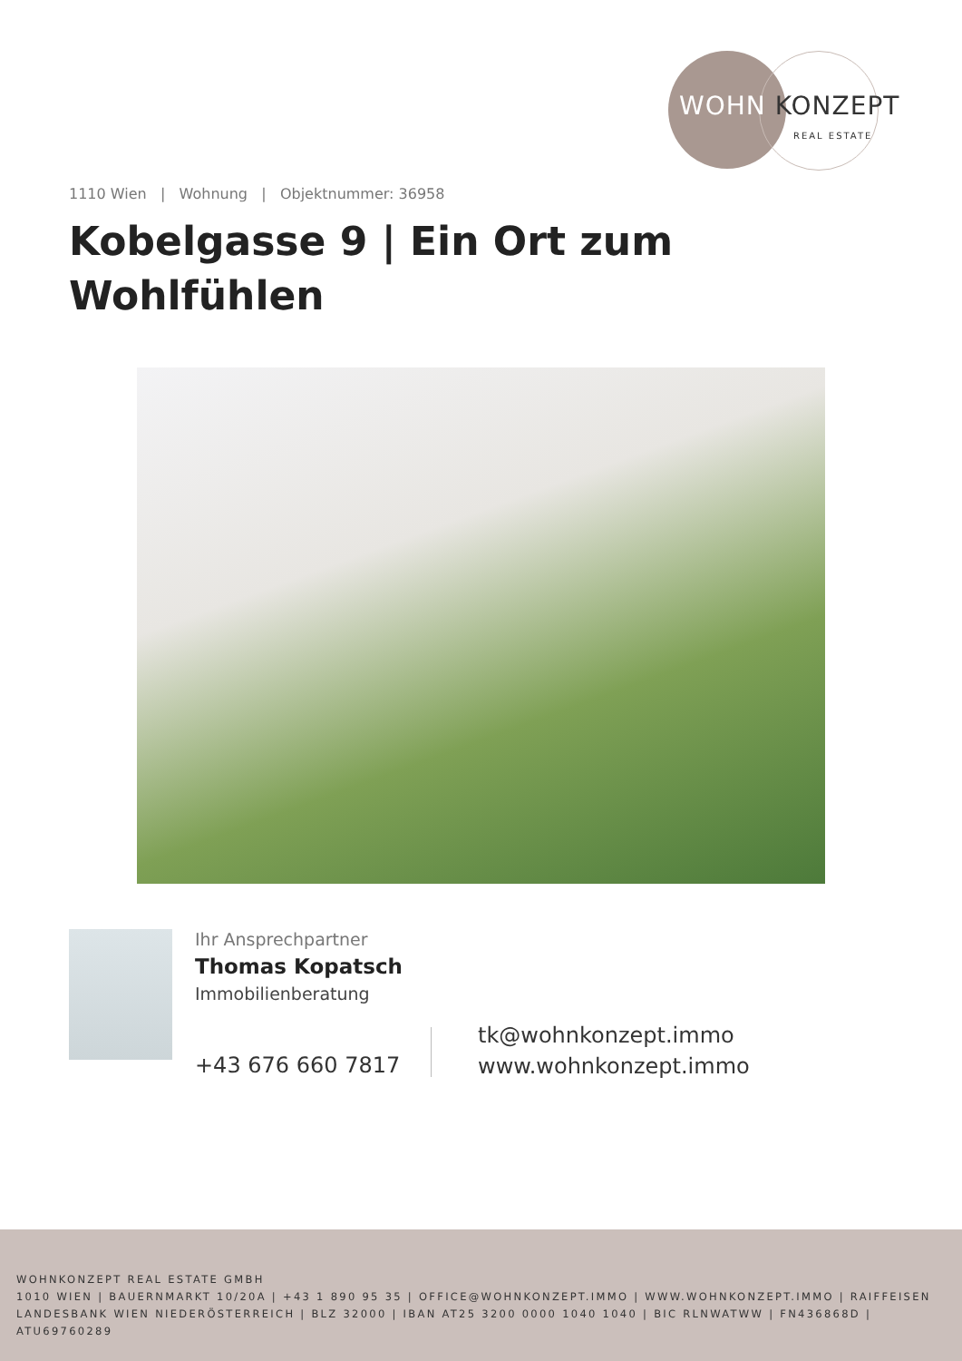WOHN KONZEPT
REAL ESTATE
1110 Wien | Wohnung | Objektnummer: 36958
Kobelgasse 9 | Ein Ort zum Wohlfühlen
Ihr Ansprechpartner
Thomas Kopatsch
Immobilienberatung
+43 676 660 7817
tk@wohnkonzept.immo
www.wohnkonzept.immo
WOHNKONZEPT REAL ESTATE GMBH
1010 WIEN | BAUERNMARKT 10/20A | +43 1 890 95 35 | OFFICE@WOHNKONZEPT.IMMO | WWW.WOHNKONZEPT.IMMO | RAIFFEISEN LANDESBANK WIEN NIEDERÖSTERREICH | BLZ 32000 | IBAN AT25 3200 0000 1040 1040 | BIC RLNWATWW | FN436868D | ATU69760289